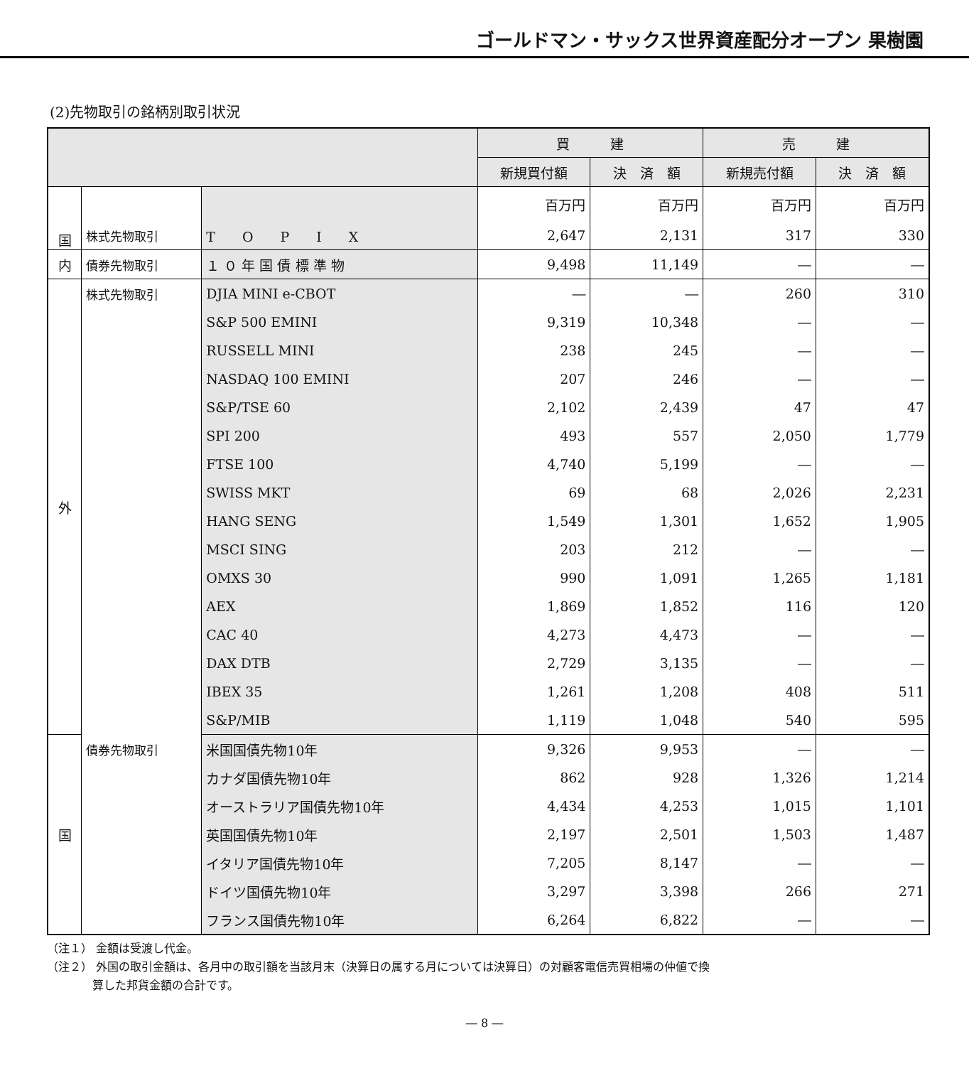ゴールドマン・サックス世界資産配分オープン 果樹園
(2)先物取引の銘柄別取引状況
| | | | 買 建 | | 売 建 | |
| --- | --- | --- | --- | --- | --- | --- |
| | | | 新規買付額 | 決 済 額 | 新規売付額 | 決 済 額 |
| 国 | | | 百万円 | 百万円 | 百万円 | 百万円 |
| | 株式先物取引 | T O P I X | 2,647 | 2,131 | 317 | 330 |
| 内 | 債券先物取引 | １ ０ 年 国 債 標 準 物 | 9,498 | 11,149 | ― | ― |
| 外 | 株式先物取引 | DJIA MINI e-CBOT | ― | ― | 260 | 310 |
| | | S&P 500 EMINI | 9,319 | 10,348 | ― | ― |
| | | RUSSELL MINI | 238 | 245 | ― | ― |
| | | NASDAQ 100 EMINI | 207 | 246 | ― | ― |
| | | S&P/TSE 60 | 2,102 | 2,439 | 47 | 47 |
| | | SPI 200 | 493 | 557 | 2,050 | 1,779 |
| | | FTSE 100 | 4,740 | 5,199 | ― | ― |
| | | SWISS MKT | 69 | 68 | 2,026 | 2,231 |
| | | HANG SENG | 1,549 | 1,301 | 1,652 | 1,905 |
| | | MSCI SING | 203 | 212 | ― | ― |
| | | OMXS 30 | 990 | 1,091 | 1,265 | 1,181 |
| | | AEX | 1,869 | 1,852 | 116 | 120 |
| | | CAC 40 | 4,273 | 4,473 | ― | ― |
| | | DAX DTB | 2,729 | 3,135 | ― | ― |
| | | IBEX 35 | 1,261 | 1,208 | 408 | 511 |
| | | S&P/MIB | 1,119 | 1,048 | 540 | 595 |
| 国 | 債券先物取引 | 米国国債先物10年 | 9,326 | 9,953 | ― | ― |
| | | カナダ国債先物10年 | 862 | 928 | 1,326 | 1,214 |
| | | オーストラリア国債先物10年 | 4,434 | 4,253 | 1,015 | 1,101 |
| | | 英国国債先物10年 | 2,197 | 2,501 | 1,503 | 1,487 |
| | | イタリア国債先物10年 | 7,205 | 8,147 | ― | ― |
| | | ドイツ国債先物10年 | 3,297 | 3,398 | 266 | 271 |
| | | フランス国債先物10年 | 6,264 | 6,822 | ― | ― |
（注１） 金額は受渡し代金。
（注２） 外国の取引金額は、各月中の取引額を当該月末（決算日の属する月については決算日）の対顧客電信売買相場の仲値で換
　　　　算した邦貨金額の合計です。
― 8 ―